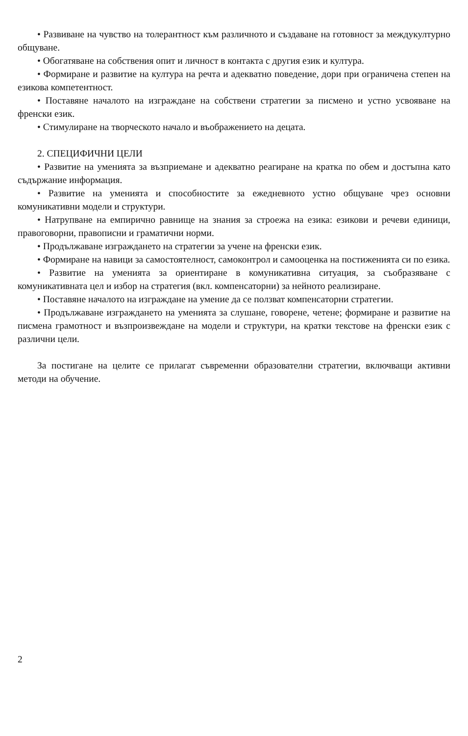• Развиване на чувство на толерантност към различното и създаване на готовност за междукултурно общуване.
• Обогатяване на собствения опит и личност в контакта с другия език и култура.
• Формиране и развитие на култура на речта и адекватно поведение, дори при ограничена степен на езикова компетентност.
• Поставяне началото на изграждане на собствени стратегии за писмено и устно усвояване на френски език.
• Стимулиране на творческото начало и въображението на децата.
2. СПЕЦИФИЧНИ ЦЕЛИ
• Развитие на уменията за възприемане и адекватно реагиране на кратка по обем и достъпна като съдържание информация.
• Развитие на уменията и способностите за ежедневното устно общуване чрез основни комуникативни модели и структури.
• Натрупване на емпирично равнище на знания за строежа на езика: езикови и речеви единици, правоговорни, правописни и граматични норми.
• Продължаване изграждането на стратегии за учене на френски език.
• Формиране на навици за самостоятелност, самоконтрол и самооценка на постиженията си по езика.
• Развитие на уменията за ориентиране в комуникативна ситуация, за съобразяване с комуникативната цел и избор на стратегия (вкл. компенсаторни) за нейното реализиране.
• Поставяне началото на изграждане на умение да се ползват компенсаторни стратегии.
• Продължаване изграждането на уменията за слушане, говорене, четене; формиране и развитие на писмена грамотност и възпроизвеждане на модели и структури, на кратки текстове на френски език с различни цели.
За постигане на целите се прилагат съвременни образователни стратегии, включващи активни методи на обучение.
2